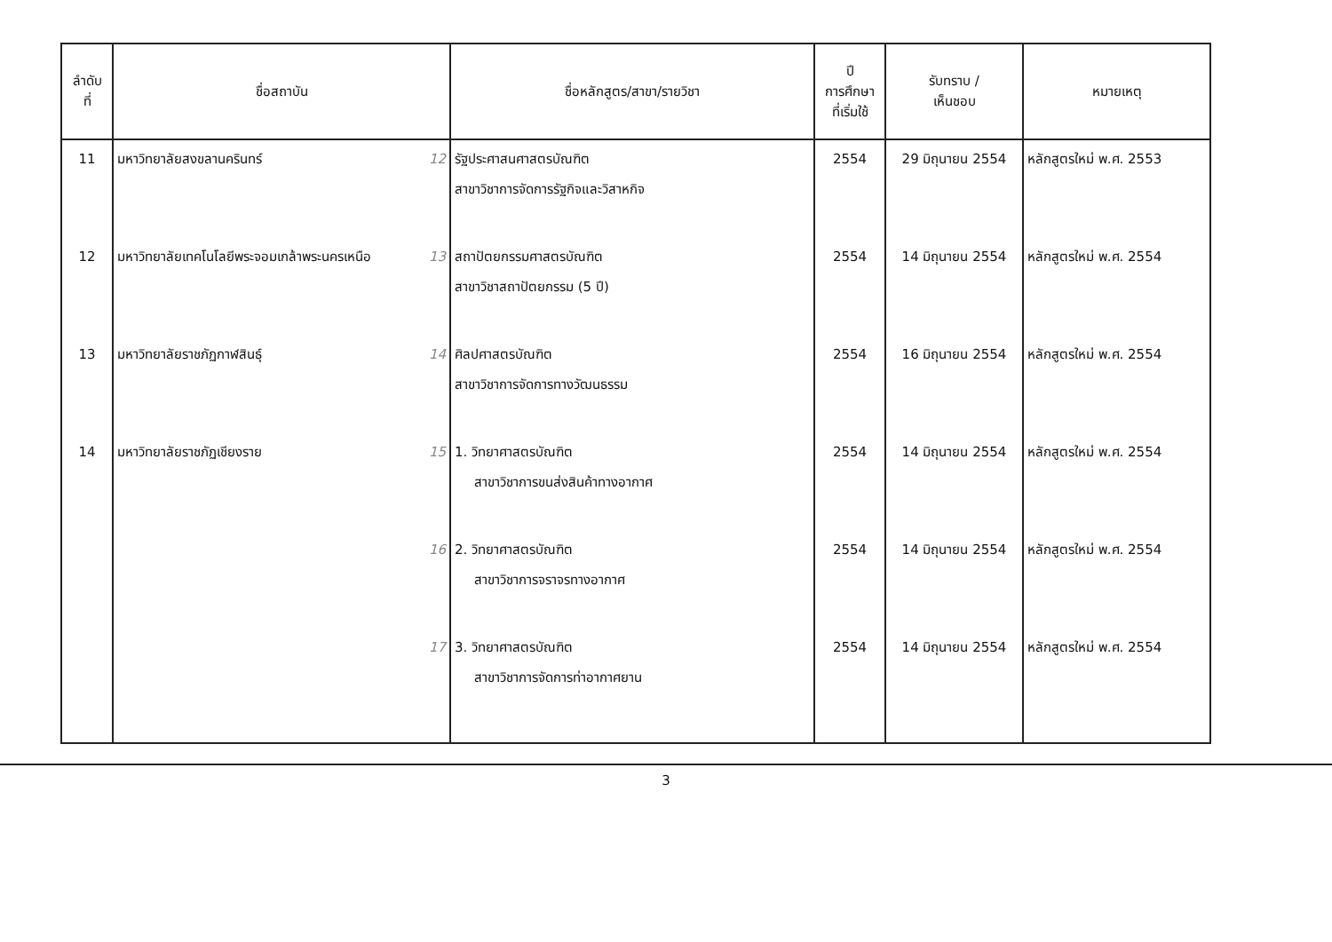| ลำดับ ที่ | ชื่อสถาบัน | ชื่อหลักสูตร/สาขา/รายวิชา | ปี การศึกษา ที่เริ่มใช้ | รับทราบ / เห็นชอบ | หมายเหตุ |
| --- | --- | --- | --- | --- | --- |
| 11 | มหาวิทยาลัยสงขลานครินทร์ 12 | รัฐประศาสนศาสตรบัณฑิต สาขาวิชาการจัดการรัฐกิจและวิสาหกิจ | 2554 | 29 มิถุนายน 2554 | หลักสูตรใหม่ พ.ศ. 2553 |
| 12 | มหาวิทยาลัยเทคโนโลยีพระจอมเกล้าพระนครเหนือ 13 | สถาปัตยกรรมศาสตรบัณฑิต สาขาวิชาสถาปัตยกรรม (5 ปี) | 2554 | 14 มิถุนายน 2554 | หลักสูตรใหม่ พ.ศ. 2554 |
| 13 | มหาวิทยาลัยราชภัฏกาฬสินธุ์ 14 | ศิลปศาสตรบัณฑิต สาขาวิชาการจัดการทางวัฒนธรรม | 2554 | 16 มิถุนายน 2554 | หลักสูตรใหม่ พ.ศ. 2554 |
| 14 | มหาวิทยาลัยราชภัฏเชียงราย 15 | 1. วิทยาศาสตรบัณฑิต สาขาวิชาการขนส่งสินค้าทางอากาศ | 2554 | 14 มิถุนายน 2554 | หลักสูตรใหม่ พ.ศ. 2554 |
| | 16 | 2. วิทยาศาสตรบัณฑิต สาขาวิชาการจราจรทางอากาศ | 2554 | 14 มิถุนายน 2554 | หลักสูตรใหม่ พ.ศ. 2554 |
| | 17 | 3. วิทยาศาสตรบัณฑิต สาขาวิชาการจัดการท่าอากาศยาน | 2554 | 14 มิถุนายน 2554 | หลักสูตรใหม่ พ.ศ. 2554 |
3